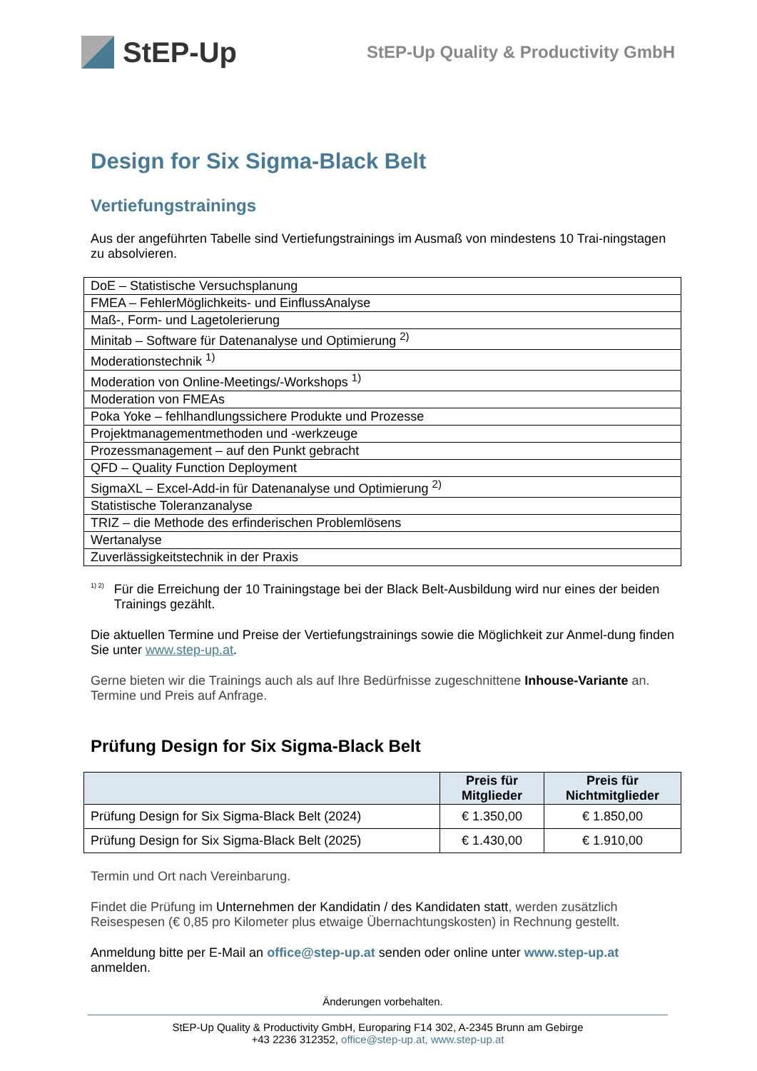StEP-Up
StEP-Up Quality & Productivity GmbH
Design for Six Sigma-Black Belt
Vertiefungstrainings
Aus der angeführten Tabelle sind Vertiefungstrainings im Ausmaß von mindestens 10 Trai-ningstagen zu absolvieren.
| DoE – Statistische Versuchsplanung |
| FMEA – FehlerMöglichkeits- und EinflussAnalyse |
| Maß-, Form- und Lagetolerierung |
| Minitab – Software für Datenanalyse und Optimierung <sup>2)</sup> |
| Moderationstechnik <sup>1)</sup> |
| Moderation von Online-Meetings/-Workshops <sup>1)</sup> |
| Moderation von FMEAs |
| Poka Yoke – fehlhandlungssichere Produkte und Prozesse |
| Projektmanagementmethoden und -werkzeuge |
| Prozessmanagement – auf den Punkt gebracht |
| QFD – Quality Function Deployment |
| SigmaXL – Excel-Add-in für Datenanalyse und Optimierung <sup>2)</sup> |
| Statistische Toleranzanalyse |
| TRIZ – die Methode des erfinderischen Problemlösens |
| Wertanalyse |
| Zuverlässigkeitstechnik in der Praxis |
<sup>1) 2)</sup> Für die Erreichung der 10 Trainingstage bei der Black Belt-Ausbildung wird nur eines der beiden Trainings gezählt.
Die aktuellen Termine und Preise der Vertiefungstrainings sowie die Möglichkeit zur Anmel-dung finden Sie unter www.step-up.at.
Gerne bieten wir die Trainings auch als auf Ihre Bedürfnisse zugeschnittene Inhouse-Variante an. Termine und Preis auf Anfrage.
Prüfung Design for Six Sigma-Black Belt
| | Preis für Mitglieder | Preis für Nichtmitglieder |
| --- | --- | --- |
| Prüfung Design for Six Sigma-Black Belt (2024) | € 1.350,00 | € 1.850,00 |
| Prüfung Design for Six Sigma-Black Belt (2025) | € 1.430,00 | € 1.910,00 |
Termin und Ort nach Vereinbarung.
Findet die Prüfung im Unternehmen der Kandidatin / des Kandidaten statt, werden zusätzlich Reisespesen (€ 0,85 pro Kilometer plus etwaige Übernachtungskosten) in Rechnung gestellt.
Anmeldung bitte per E-Mail an office@step-up.at senden oder online unter www.step-up.at anmelden.
Änderungen vorbehalten.
StEP-Up Quality & Productivity GmbH, Europaring F14 302, A-2345 Brunn am Gebirge
+43 2236 312352, office@step-up.at, www.step-up.at